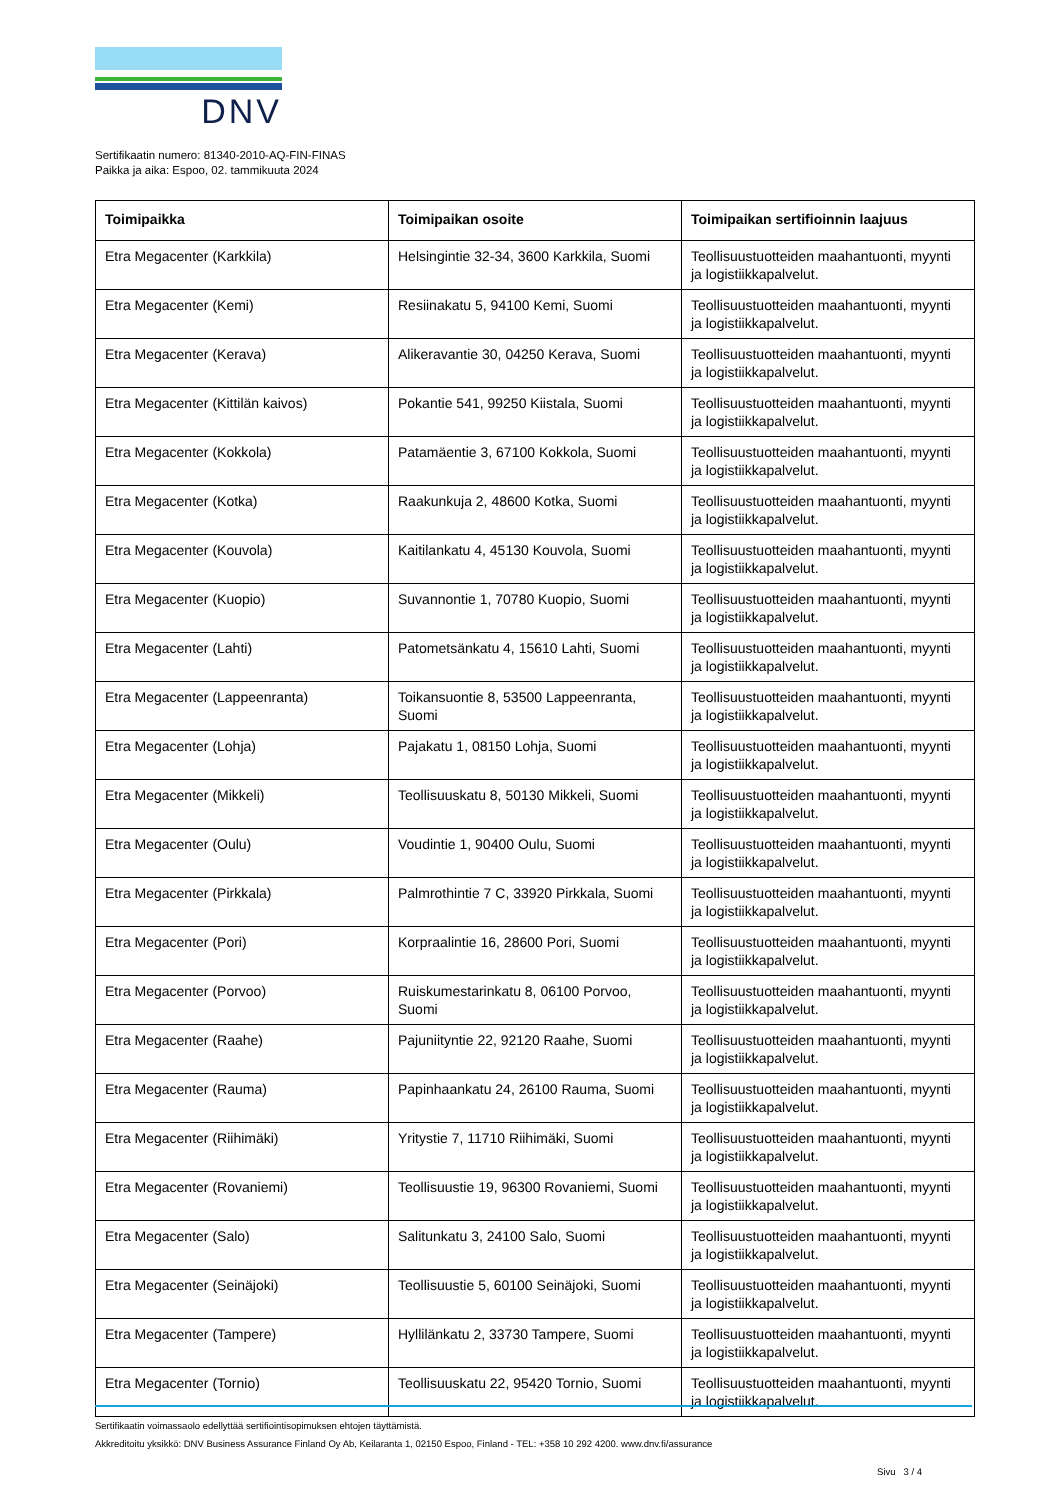DNV
Sertifikaatin numero: 81340-2010-AQ-FIN-FINAS
Paikka ja aika: Espoo, 02. tammikuuta 2024
| Toimipaikka | Toimipaikan osoite | Toimipaikan sertifioinnin laajuus |
| --- | --- | --- |
| Etra Megacenter (Karkkila) | Helsingintie 32-34, 3600 Karkkila, Suomi | Teollisuustuotteiden maahantuonti, myynti ja logistiikkapalvelut. |
| Etra Megacenter (Kemi) | Resiinakatu 5, 94100 Kemi, Suomi | Teollisuustuotteiden maahantuonti, myynti ja logistiikkapalvelut. |
| Etra Megacenter (Kerava) | Alikeravantie 30, 04250 Kerava, Suomi | Teollisuustuotteiden maahantuonti, myynti ja logistiikkapalvelut. |
| Etra Megacenter (Kittilän kaivos) | Pokantie 541, 99250 Kiistala, Suomi | Teollisuustuotteiden maahantuonti, myynti ja logistiikkapalvelut. |
| Etra Megacenter (Kokkola) | Patamäentie 3, 67100 Kokkola, Suomi | Teollisuustuotteiden maahantuonti, myynti ja logistiikkapalvelut. |
| Etra Megacenter (Kotka) | Raakunkuja 2, 48600 Kotka, Suomi | Teollisuustuotteiden maahantuonti, myynti ja logistiikkapalvelut. |
| Etra Megacenter (Kouvola) | Kaitilankatu 4, 45130 Kouvola, Suomi | Teollisuustuotteiden maahantuonti, myynti ja logistiikkapalvelut. |
| Etra Megacenter (Kuopio) | Suvannontie 1, 70780 Kuopio, Suomi | Teollisuustuotteiden maahantuonti, myynti ja logistiikkapalvelut. |
| Etra Megacenter (Lahti) | Patometsänkatu 4, 15610 Lahti, Suomi | Teollisuustuotteiden maahantuonti, myynti ja logistiikkapalvelut. |
| Etra Megacenter (Lappeenranta) | Toikansuontie 8, 53500 Lappeenranta, Suomi | Teollisuustuotteiden maahantuonti, myynti ja logistiikkapalvelut. |
| Etra Megacenter (Lohja) | Pajakatu 1, 08150 Lohja, Suomi | Teollisuustuotteiden maahantuonti, myynti ja logistiikkapalvelut. |
| Etra Megacenter (Mikkeli) | Teollisuuskatu 8, 50130 Mikkeli, Suomi | Teollisuustuotteiden maahantuonti, myynti ja logistiikkapalvelut. |
| Etra Megacenter (Oulu) | Voudintie 1, 90400 Oulu, Suomi | Teollisuustuotteiden maahantuonti, myynti ja logistiikkapalvelut. |
| Etra Megacenter (Pirkkala) | Palmrothintie 7 C, 33920 Pirkkala, Suomi | Teollisuustuotteiden maahantuonti, myynti ja logistiikkapalvelut. |
| Etra Megacenter (Pori) | Korpraalintie 16, 28600 Pori, Suomi | Teollisuustuotteiden maahantuonti, myynti ja logistiikkapalvelut. |
| Etra Megacenter (Porvoo) | Ruiskumestarinkatu 8, 06100 Porvoo, Suomi | Teollisuustuotteiden maahantuonti, myynti ja logistiikkapalvelut. |
| Etra Megacenter (Raahe) | Pajuniityntie 22, 92120 Raahe, Suomi | Teollisuustuotteiden maahantuonti, myynti ja logistiikkapalvelut. |
| Etra Megacenter (Rauma) | Papinhaankatu 24, 26100 Rauma, Suomi | Teollisuustuotteiden maahantuonti, myynti ja logistiikkapalvelut. |
| Etra Megacenter (Riihimäki) | Yritystie 7, 11710 Riihimäki, Suomi | Teollisuustuotteiden maahantuonti, myynti ja logistiikkapalvelut. |
| Etra Megacenter (Rovaniemi) | Teollisuustie 19, 96300 Rovaniemi, Suomi | Teollisuustuotteiden maahantuonti, myynti ja logistiikkapalvelut. |
| Etra Megacenter (Salo) | Salitunkatu 3, 24100 Salo, Suomi | Teollisuustuotteiden maahantuonti, myynti ja logistiikkapalvelut. |
| Etra Megacenter (Seinäjoki) | Teollisuustie 5, 60100 Seinäjoki, Suomi | Teollisuustuotteiden maahantuonti, myynti ja logistiikkapalvelut. |
| Etra Megacenter (Tampere) | Hyllilänkatu 2, 33730 Tampere, Suomi | Teollisuustuotteiden maahantuonti, myynti ja logistiikkapalvelut. |
| Etra Megacenter (Tornio) | Teollisuuskatu 22, 95420 Tornio, Suomi | Teollisuustuotteiden maahantuonti, myynti ja logistiikkapalvelut. |
Sertifikaatin voimassaolo edellyttää sertifiointisopimuksen ehtojen täyttämistä.
Akkreditoitu yksikkö: DNV Business Assurance Finland Oy Ab, Keilaranta 1, 02150 Espoo, Finland - TEL: +358 10 292 4200. www.dnv.fi/assurance
Sivu 3 / 4